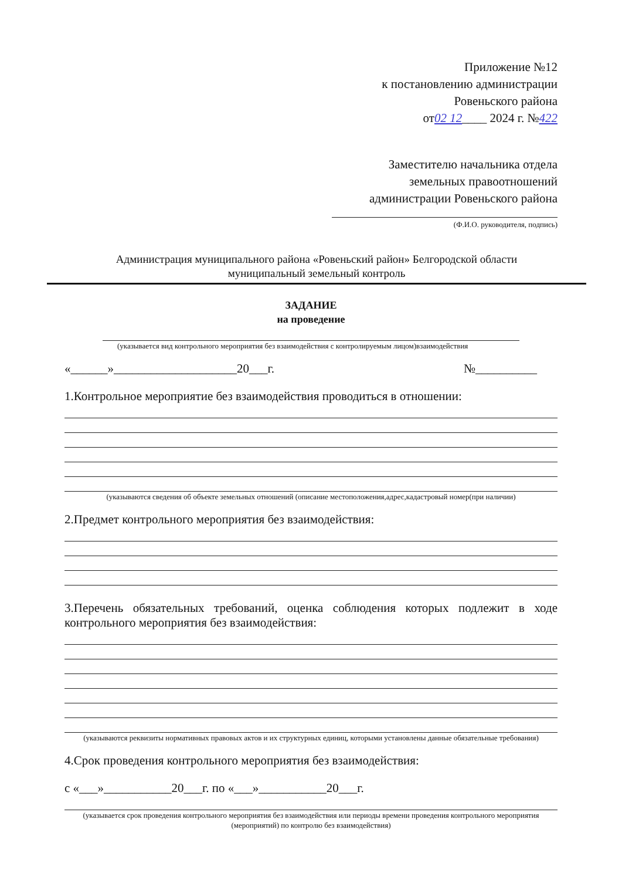Приложение №12
к постановлению администрации
Ровеньского района
от02 12____ 2024 г. №422
Заместителю начальника отдела
земельных правоотношений
администрации Ровеньского района
(Ф.И.О. руководителя, подпись)
Администрация муниципального района «Ровеньский район» Белгородской области
муниципальный земельный контроль
ЗАДАНИЕ
на проведение
(указывается вид контрольного мероприятия без взаимодействия с контролируемым лицом)взаимодействия
«______»____________________20___г. №__________
1.Контрольное мероприятие без взаимодействия проводиться в отношении:
(указываются сведения об объекте земельных отношений (описание местоположения,адрес,кадастровый номер(при наличии)
2.Предмет контрольного мероприятия без взаимодействия:
3.Перечень обязательных требований, оценка соблюдения которых подлежит в ходе контрольного мероприятия без взаимодействия:
(указываются реквизиты нормативных правовых актов и их структурных единиц, которыми установлены данные обязательные требования)
4.Срок проведения контрольного мероприятия без взаимодействия:
с «___»___________20___г. по «___»___________20___г.
(указывается срок проведения контрольного мероприятия без взаимодействия или периоды времени проведения контрольного мероприятия (мероприятий) по контролю без взаимодействия)